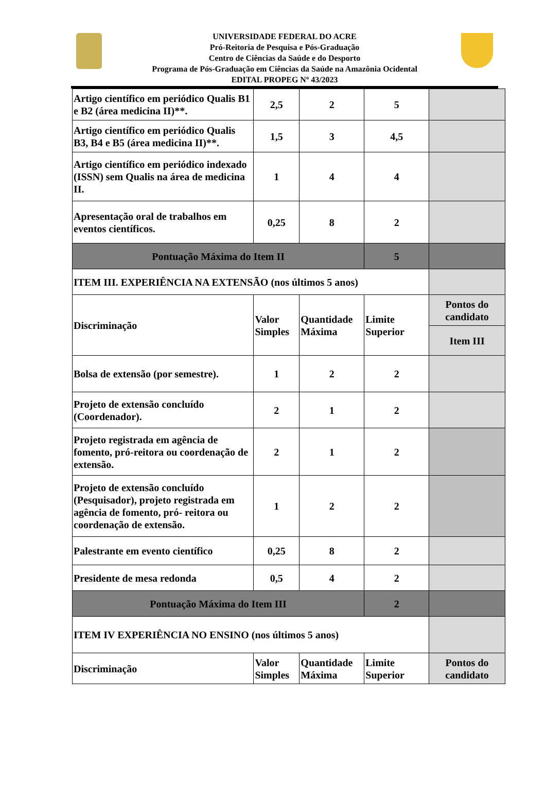UNIVERSIDADE FEDERAL DO ACRE
Pró-Reitoria de Pesquisa e Pós-Graduação
Centro de Ciências da Saúde e do Desporto
Programa de Pós-Graduação em Ciências da Saúde na Amazônia Ocidental
EDITAL PROPEG Nº 43/2023
| Artigo científico em periódico Qualis B1 e B2 (área medicina II)**. | 2,5 | 2 | 5 | |
| Artigo científico em periódico Qualis B3, B4 e B5 (área medicina II)**. | 1,5 | 3 | 4,5 | |
| Artigo científico em periódico indexado (ISSN) sem Qualis na área de medicina II. | 1 | 4 | 4 | |
| Apresentação oral de trabalhos em eventos científicos. | 0,25 | 8 | 2 | |
| Pontuação Máxima do Item II | | | 5 | |
| ITEM III. EXPERIÊNCIA NA EXTENSÃO (nos últimos 5 anos) | | | | |
| Discriminação | Valor Simples | Quantidade Máxima | Limite Superior | Pontos do candidato |
| | | | | Item III |
| Bolsa de extensão (por semestre). | 1 | 2 | 2 | |
| Projeto de extensão concluído (Coordenador). | 2 | 1 | 2 | |
| Projeto registrada em agência de fomento, pró-reitora ou coordenação de extensão. | 2 | 1 | 2 | |
| Projeto de extensão concluído (Pesquisador), projeto registrada em agência de fomento, pró- reitora ou coordenação de extensão. | 1 | 2 | 2 | |
| Palestrante em evento científico | 0,25 | 8 | 2 | |
| Presidente de mesa redonda | 0,5 | 4 | 2 | |
| Pontuação Máxima do Item III | | | 2 | |
| ITEM IV EXPERIÊNCIA NO ENSINO (nos últimos 5 anos) | | | | |
| Discriminação | Valor Simples | Quantidade Máxima | Limite Superior | Pontos do candidato |